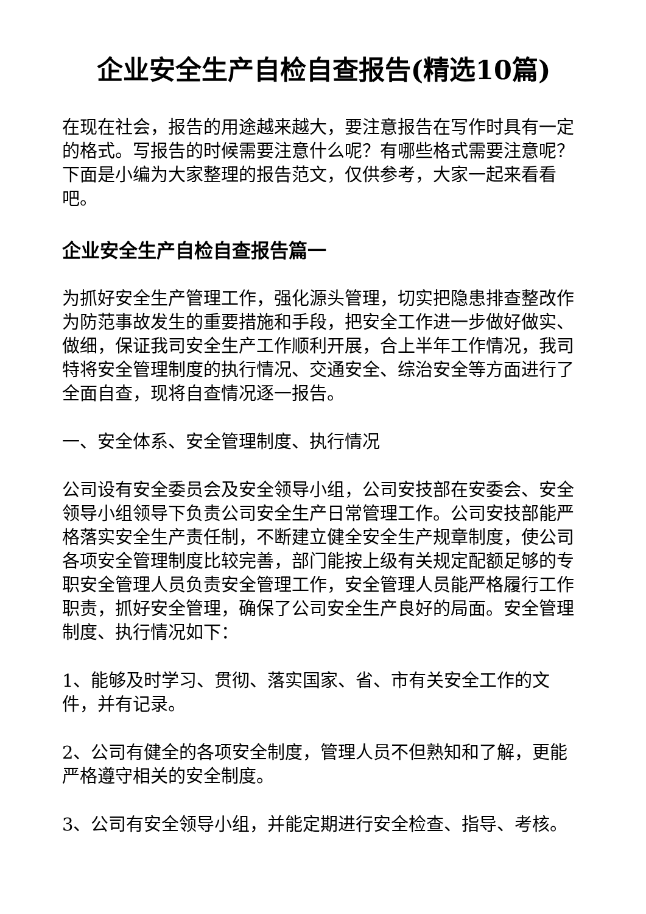企业安全生产自检自查报告(精选10篇)
在现在社会，报告的用途越来越大，要注意报告在写作时具有一定的格式。写报告的时候需要注意什么呢？有哪些格式需要注意呢？下面是小编为大家整理的报告范文，仅供参考，大家一起来看看吧。
企业安全生产自检自查报告篇一
为抓好安全生产管理工作，强化源头管理，切实把隐患排查整改作为防范事故发生的重要措施和手段，把安全工作进一步做好做实、做细，保证我司安全生产工作顺利开展，合上半年工作情况，我司特将安全管理制度的执行情况、交通安全、综治安全等方面进行了全面自查，现将自查情况逐一报告。
一、安全体系、安全管理制度、执行情况
公司设有安全委员会及安全领导小组，公司安技部在安委会、安全领导小组领导下负责公司安全生产日常管理工作。公司安技部能严格落实安全生产责任制，不断建立健全安全生产规章制度，使公司各项安全管理制度比较完善，部门能按上级有关规定配额足够的专职安全管理人员负责安全管理工作，安全管理人员能严格履行工作职责，抓好安全管理，确保了公司安全生产良好的局面。安全管理制度、执行情况如下：
1、能够及时学习、贯彻、落实国家、省、市有关安全工作的文件，并有记录。
2、公司有健全的各项安全制度，管理人员不但熟知和了解，更能严格遵守相关的安全制度。
3、公司有安全领导小组，并能定期进行安全检查、指导、考核。